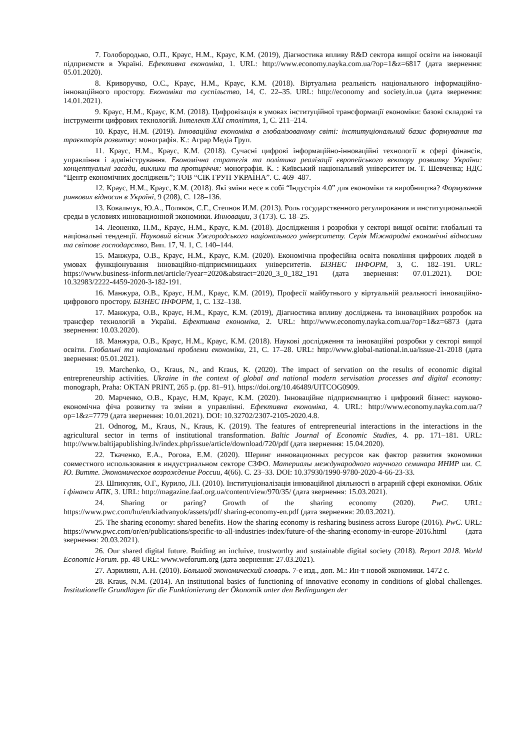7. Голобородько, О.П., Краус, Н.М., Краус, К.М. (2019), Діагностика впливу R&D сектора вищої освіти на інновації підприємств в Україні. Ефективна економіка, 1. URL: http://www.economy.nayka.com.ua/?op=1&z=6817 (дата звернення: 05.01.2020).
8. Криворучко, О.С., Краус, Н.М., Краус, К.М. (2018). Віртуальна реальність національного інформаційно-інноваційного простору. Економіка та суспільство, 14, С. 22–35. URL: http://economy and society.in.ua (дата звернення: 14.01.2021).
9. Краус, Н.М., Краус, К.М. (2018). Цифровізація в умовах інституційної трансформації економіки: базові складові та інструменти цифрових технологій. Інтелект ХХІ століття, 1, С. 211–214.
10. Краус, Н.М. (2019). Інноваційна економіка в глобалізованому світі: інституціональний базис формування та траєкторія розвитку: монографія. К.: Аграр Медіа Груп.
11. Краус, Н.М., Краус, К.М. (2018). Сучасні цифрові інформаційно-інноваційні технології в сфері фінансів, управління і адміністрування. Економічна стратегія та політика реалізації європейського вектору розвитку України: концептуальні засади, виклики та протиріччя: монографія. К. : Київський національний університет ім. Т. Шевченка; НДС “Центр економічних досліджень”; ТОВ “СІК ГРУП УКРАЇНА”. С. 469–487.
12. Краус, Н.М., Краус, К.М. (2018). Які зміни несе в собі “Індустрія 4.0” для економіки та виробництва? Формування ринкових відносин в Україні, 9 (208), С. 128–136.
13. Ковальчук, Ю.А., Поляков, С.Г., Степнов И.М. (2013). Роль государственного регулирования и институциональной среды в условиях инновационной экономики. Инновации, 3 (173). С. 18–25.
14. Леоненко, П.М., Краус, Н.М., Краус, К.М. (2018). Дослідження і розробки у секторі вищої освіти: глобальні та національні тенденції. Науковий вісник Ужгородського національного університету. Серія Міжнародні економічні відносини та світове господарство, Вип. 17, Ч. 1, С. 140–144.
15. Манжура, О.В., Краус, Н.М., Краус, К.М. (2020). Економічна професійна освіта покоління цифрових людей в умовах функціонування інноваційно-підприємницьких університетів. БІЗНЕС ІНФОРМ, 3, С. 182–191. URL: https://www.business-inform.net/article/?year=2020&abstract=2020_3_0_182_191 (дата звернення: 07.01.2021). DOI: 10.32983/2222-4459-2020-3-182-191.
16. Манжура, О.В., Краус, Н.М., Краус, К.М. (2019), Професії майбутнього у віртуальній реальності інноваційно-цифрового простору. БІЗНЕС ІНФОРМ, 1, С. 132–138.
17. Манжура, О.В., Краус, Н.М., Краус, К.М. (2019), Діагностика впливу досліджень та інноваційних розробок на трансфер технологій в Україні. Ефективна економіка, 2. URL: http://www.economy.nayka.com.ua/?op=1&z=6873 (дата звернення: 10.03.2020).
18. Манжура, О.В., Краус, Н.М., Краус, К.М. (2018). Наукові дослідження та інноваційні розробки у секторі вищої освіти. Глобальні та національні проблеми економіки, 21, С. 17–28. URL: http://www.global-national.in.ua/issue-21-2018 (дата звернення: 05.01.2021).
19. Marchenko, O., Kraus, N., and Kraus, K. (2020). The impact of servation on the results of economic digital entrepreneurship activities. Ukraine in the context of global and national modern servisation processes and digital economy: monograph, Praha: OKTAN PRINT, 265 p. (pp. 81–91). https://doi.org/10.46489/UITCOG0909.
20. Марченко, О.В., Краус, Н.М, Краус, К.М. (2020). Інноваційне підприємництво і цифровий бізнес: науково-економічна фіча розвитку та зміни в управлінні. Ефективна економіка, 4. URL: http://www.economy.nayka.com.ua/?op=1&z=7779 (дата звернення: 10.01.2021). DOI: 10.32702/2307-2105-2020.4.8.
21. Odnorog, M., Kraus, N., Kraus, K. (2019). The features of entrepreneurial interactions in the interactions in the agricultural sector in terms of institutional transformation. Baltic Journal of Economic Studies, 4. pp. 171–181. URL: http://www.baltijapublishing.lv/index.php/issue/article/download/720/pdf (дата звернення: 15.04.2020).
22. Ткаченко, Е.А., Рогова, Е.М. (2020). Шеринг инновационных ресурсов как фактор развития экономики совместного использования в индустриальном секторе СЗФО. Материалы международного научного семинара ИНИР им. С. Ю. Витте. Экономическое возрождение России, 4(66). С. 23–33. DOI: 10.37930/1990-9780-2020-4-66-23-33.
23. Шпикуляк, О.Г., Курило, Л.І. (2010). Інституціоналізація інноваційної діяльності в аграрній сфері економіки. Облік і фінанси АПК, 3. URL: http://magazine.faaf.org.ua/content/view/970/35/ (дата звернення: 15.03.2021).
24. Sharing or paring? Growth of the sharing economy (2020). PwC. URL: https://www.pwc.com/hu/en/kiadvanyok/assets/pdf/ sharing-economy-en.pdf (дата звернення: 20.03.2021).
25. The sharing economy: shared benefits. How the sharing economy is resharing business across Europe (2016). PwC. URL: https://www.pwc.com/or/en/publications/specific-to-all-industries-index/future-of-the-sharing-economy-in-europe-2016.html (дата звернення: 20.03.2021).
26. Our shared digital future. Buiding an incluive, trustworthy and sustainable digital society (2018). Report 2018. World Economic Forum. pp. 48 URL: www.weforum.org (дата звернення: 27.03.2021).
27. Азрилиян, А.Н. (2010). Большой экономический словарь. 7-е изд., доп. М.: Ин-т новой экономики. 1472 с.
28. Kraus, N.M. (2014). An institutional basics of functioning of innovative economy in conditions of global challenges. Institutionelle Grundlagen für die Funktionierung der Ökonomik unter den Bedingungen der